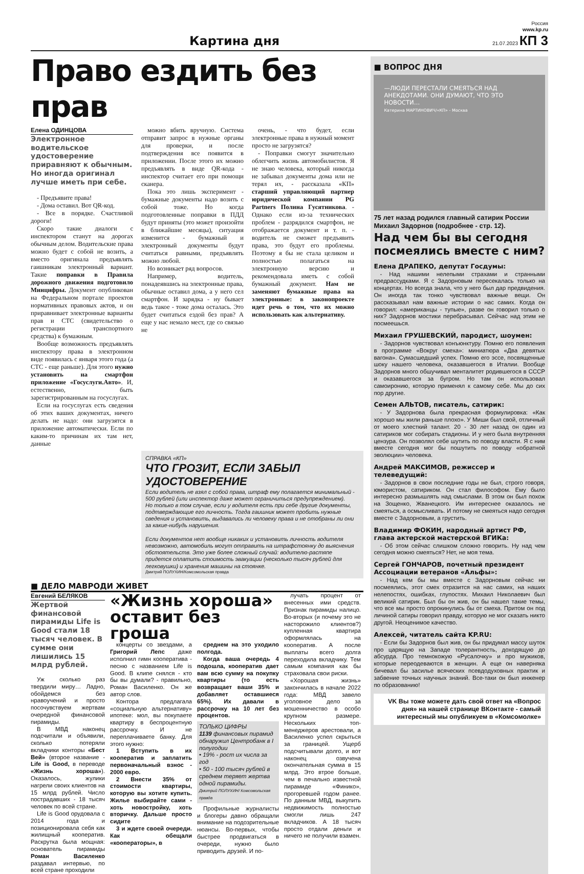Картина дня
Россия
www.kp.ru
21.07.2023 КП 3
Право ездить без прав
Елена ОДИНЦОВА
Электронное водительское удостоверение приравняют к обычным. Но иногда оригинал лучше иметь при себе.
- Предъявите права!
- Дома оставил. Вот QR-код.
- Все в порядке. Счастливой дороги!
Скоро такие диалоги с инспектором станут на дорогах обычным делом. Водительские права можно будет с собой не возить, а вместо оригинала предъявлять гаишникам электронный вариант. Такие поправки в Правила дорожного движения подготовило Минцифры. Документ опубликован на Федеральном портале проектов нормативных правовых актов, и он приравнивает электронные варианты прав и СТС (свидетельство о регистрации транспортного средства) к бумажным.
Вообще возможность предъявлять инспектору права в электронном виде появилась с января этого года (а СТС - еще раньше). Для этого нужно установить на смартфон приложение «Госуслуги.Авто». И, естественно, быть зарегистрированным на госуслугах.
Если на госуслугах есть сведения об этих ваших документах, ничего делать не надо: они загрузятся в приложение автоматически. Если по каким-то причинам их там нет, данные
можно вбить вручную. Система отправит запрос в нужные органы для проверки, и после подтверждения все появится в приложении. После этого их можно предъявлять в виде QR-кода - инспектор считает его при помощи сканера.
Пока это лишь эксперимент - бумажные документы надо возить с собой тоже. Но когда подготовленные поправки в ПДД будут приняты (это может произойти в ближайшие месяцы), ситуация изменится - бумажный и электронный документы будут считаться равными, предъявлять можно любой.
Но возникает ряд вопросов.
Например, водитель, понадеявшись на электронные права, обычные оставил дома, а у него сел смартфон. И зарядка - ну бывает ведь такое - тоже дома осталась. Это будет считаться ездой без прав? А еще у нас немало мест, где со связью не
очень, - что будет, если электронные права в нужный момент просто не загрузятся?
- Поправки смогут значительно облегчить жизнь автомобилистов. Я не знаю человека, который никогда не забывал документы дома или не терял их, - рассказала «КП» старший управляющий партнер юридической компании PG Partners Полина Гусятникова. - Однако если из-за технических проблем - разрядился смартфон, не отображается документ и т. п. - водитель не сможет предъявить права, это будут его проблемы. Поэтому я бы не стала целиком и полностью полагаться на электронную версию и рекомендовала иметь с собой бумажный документ. Нам не заменяют бумажные права на электронные: в законопроекте идет речь о том, что их можно использовать как альтернативу.
СПРАВКА «КП»
ЧТО ГРОЗИТ, ЕСЛИ ЗАБЫЛ УДОСТОВЕРЕНИЕ
Если водитель не взял с собой права, штраф ему полагается минимальный - 500 рублей (или инспектор даже может ограничиться предупреждением).
Но только в том случае, если у водителя есть при себе другие документы, подтверждающие его личность. Тогда гаишник может пробить нужные сведения и установить, выдавались ли человеку права и не отобраны ли они за какие-нибудь нарушения.
Если документов нет вообще никаких и установить личность водителя невозможно, автомобиль могут отправить на штрафстоянку до выяснения обстоятельств. Это уже более сложный случай: водителю-растяпе придется оплатить стоимость эвакуации (несколько тысяч рублей для легковушки) и хранения машины на стоянке.
Дмитрий ПОЛУХИН/Комсомольская правда
■ ДЕЛО МАВРОДИ ЖИВЕТ
Евгений БЕЛЯКОВ
Жертвой финансовой пирамиды Life is Good стали 18 тысяч человек. В сумме они лишились 15 млрд рублей.
Уж сколько раз твердили миру… Ладно, обойдемся без нравоучений и просто посочувствуем жертвам очередной финансовой пирамиды.
В МВД наконец подсчитали и объявили, сколько потеряли вкладчики конторы «Бест Вей» (второе название - Life is Good, в переводе «Жизнь хороша»). Оказалось, жулики нагрели своих клиентов на 15 млрд рублей. Число пострадавших - 18 тысяч человек по всей стране.
Life is Good орудовала с 2014 года и позиционировала себя как жилищный кооператив. Раскрутка была мощная: основатель пирамиды Роман Василенко раздавал интервью, по всей стране проходили
«Жизнь хороша» оставит без гроша
концерты со звездами, а Григорий Лепс даже исполнил гимн кооператива - песню с названием Life is Good. В клипе снялся - кто бы вы думали? - правильно, Роман Василенко. Он же автор слов.
Контора предлагала «социальную альтернативу» ипотеке: мол, вы покупаете квартиру в беспроцентную рассрочку. И не переплачиваете банку. Для этого нужно:
1 Вступить в их кооператив и заплатить первоначальный взнос - 2000 евро.
2 Внести 35% от стоимости квартиры, которую вы хотите купить. Жилье выбирайте сами - хоть новостройку, хоть вторичку. Дальше просто сидите
3 и ждете своей очереди. Как обещали «кооператоры», в
среднем на это уходило полгода.
Когда ваша очередь 4 подошла, кооператив дает вам всю сумму на покупку квартиры (то есть возвращает ваши 35% и добавляет оставшиеся 65%). Их давали в рассрочку на 10 лет без процентов.
ТОЛЬКО ЦИФРЫ
1139 финансовых пирамид обнаружил Центробанк в I полугодии
• 19% - рост их числа за год
• 50 - 100 тысяч рублей в среднем теряет жертва одной пирамиды.
Дмитрий ПОЛУХИН/ Комсомольская правда
Профильные журналисты и блогеры давно обращали внимание на подозрительные нюансы. Во-первых, чтобы быстрее продвигаться в очереди, нужно было приводить друзей. И по-
лучать процент от внесенных ими средств. Признак пирамиды налицо. Во-вторых (и почему это не насторожило клиентов?) купленная квартира оформлялась на кооператив. А после выплаты всего долга переходила вкладчику. Тем самым компания как бы страховала свои риски.
«Хорошая жизнь» закончилась в начале 2022 года: МВД завело уголовное дело за мошенничество в особо крупном размере. Нескольких топ-менеджеров арестовали, а Василенко успел скрыться за границей. Ущерб подсчитывали долго, и вот наконец озвучена окончательная сумма в 15 млрд. Это втрое больше, чем в печально известной пирамиде «Финико», прогоревшей годом ранее. По данным МВД, выкупить недвижимость полностью смогли лишь 247 вкладчиков. А 18 тысяч просто отдали деньги и ничего не получили взамен.
■ ВОПРОС ДНЯ
—ЛЮДИ ПЕРЕСТАЛИ СМЕЯТЬСЯ НАД АНЕКДОТАМИ. ОНИ ДУМАЮТ, ЧТО ЭТО НОВОСТИ…
Катерина МАРТИНОВИЧ/«КП» - Москва
75 лет назад родился главный сатирик России Михаил Задорнов (подробнее - стр. 12).
Над чем бы вы сегодня посмеялись вместе с ним?
Елена ДРАПЕКО, депутат Госдумы:
- Над нашими нелепыми страхами и странными предрассудками. Я с Задорновым пересекалась только на концертах. Но всегда знала, что у него был дар предвидения. Он иногда так тонко чувствовал важные вещи. Он рассказывал нам важные истории о нас самих. Когда он говорил: «американцы - тупые», разве он говорил только о них? Задорнов мостики перебрасывал. Сейчас над этим не посмеешься.
Михаил ГРУШЕВСКИЙ, пародист, шоумен:
- Задорнов чувствовал конъюнктуру. Помню его появления в программе «Вокруг смеха»: миниатюра «Два девятых вагона». Сумасшедший успех. Помню его эссе, посвященные шоку нашего человека, оказавшегося в Италии. Вообще Задорнов много обшучивал менталитет родившегося в СССР и оказавшегося за бугром. Но там он использовал самоиронию, которую применял к самому себе. Мы до сих пор другие.
Семен АЛЬТОВ, писатель, сатирик:
- У Задорнова была прекрасная формулировка: «Как хорошо мы жили раньше плохо». У Миши был свой, отличный от моего хлесткий талант. 20 - 30 лет назад он один из сатириков мог собирать стадионы. И у него была внутренняя цензура. Он позволял себе шутить по поводу власти. Я с ним вместе сегодня мог бы пошутить по поводу «обратной эволюции» человека.
Андрей МАКСИМОВ, режиссер и телеведущий:
- Задорнов в свои последние годы не был, строго говоря, юмористом, сатириком. Он стал философом. Ему было интересно размышлять над смыслами. В этом он был похож на Зощенко, Жванецкого. Им интереснее оказалось не смеяться, а осмысливать. И потому не смеяться надо сегодня вместе с Задорновым, а грустить.
Владимир ФОКИН, народный артист РФ, глава актерской мастерской ВГИКа:
- Об этом сейчас слишком сложно говорить. Ну над чем сегодня можно смеяться? Нет, не моя тема.
Сергей ГОНЧАРОВ, почетный президент Ассоциации ветеранов «Альфы»:
- Над кем бы мы вместе с Задорновым сейчас ни посмеялись, этот смех отразится на нас самих, на наших нелепостях, ошибках, глупостях. Михаил Николаевич был великий сатирик. Был бы он жив, он бы нашел такие темы, что все мы просто опрокинулись бы от смеха. Притом он под личиной сатиры говорил правду, которую не мог сказать никто другой. Неоценимое качество.
Алексей, читатель сайта KP.RU:
- Если бы Задорнов был жив, он бы придумал массу шуток про царящую на Западе толерантность, доходящую до абсурда. Про темнокожую «Русалочку» и про мужиков, которые переодеваются в женщин. А еще он наверняка бичевал бы засилье всяческих псевдодуховных практик и забвение точных научных знаний. Все-таки он был инженер по образованию!
VK Вы тоже можете дать свой ответ на «Вопрос дня» на нашей странице ВКонтакте - самый интересный мы опубликуем в «Комсомолке»